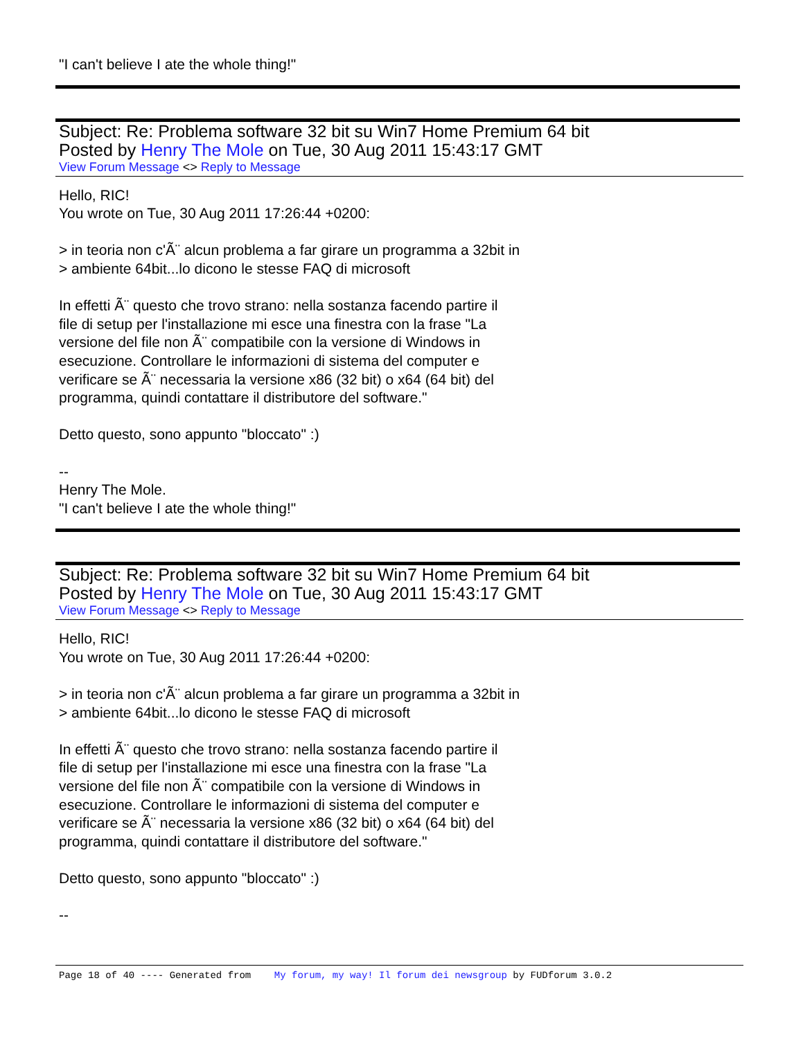"I can't believe I ate the whole thing!"
Subject: Re: Problema software 32 bit su Win7 Home Premium 64 bit
Posted by Henry The Mole on Tue, 30 Aug 2011 15:43:17 GMT
View Forum Message <> Reply to Message
Hello, RIC!
You wrote on Tue, 30 Aug 2011 17:26:44 +0200:
> in teoria non c'Ã¨ alcun problema a far girare un programma a 32bit in
> ambiente 64bit...lo dicono le stesse FAQ di microsoft
In effetti Ã¨ questo che trovo strano: nella sostanza facendo partire il
file di setup per l'installazione mi esce una finestra con la frase "La
versione del file non Ã¨ compatibile con la versione di Windows in
esecuzione. Controllare le informazioni di sistema del computer e
verificare se Ã¨ necessaria la versione x86 (32 bit) o x64 (64 bit) del
programma, quindi contattare il distributore del software."
Detto questo, sono appunto "bloccato" :)
--
Henry The Mole.
"I can't believe I ate the whole thing!"
Subject: Re: Problema software 32 bit su Win7 Home Premium 64 bit
Posted by Henry The Mole on Tue, 30 Aug 2011 15:43:17 GMT
View Forum Message <> Reply to Message
Hello, RIC!
You wrote on Tue, 30 Aug 2011 17:26:44 +0200:
> in teoria non c'Ã¨ alcun problema a far girare un programma a 32bit in
> ambiente 64bit...lo dicono le stesse FAQ di microsoft
In effetti Ã¨ questo che trovo strano: nella sostanza facendo partire il
file di setup per l'installazione mi esce una finestra con la frase "La
versione del file non Ã¨ compatibile con la versione di Windows in
esecuzione. Controllare le informazioni di sistema del computer e
verificare se Ã¨ necessaria la versione x86 (32 bit) o x64 (64 bit) del
programma, quindi contattare il distributore del software."
Detto questo, sono appunto "bloccato" :)
--
Page 18 of 40 ---- Generated from My forum, my way! Il forum dei newsgroup by FUDforum 3.0.2